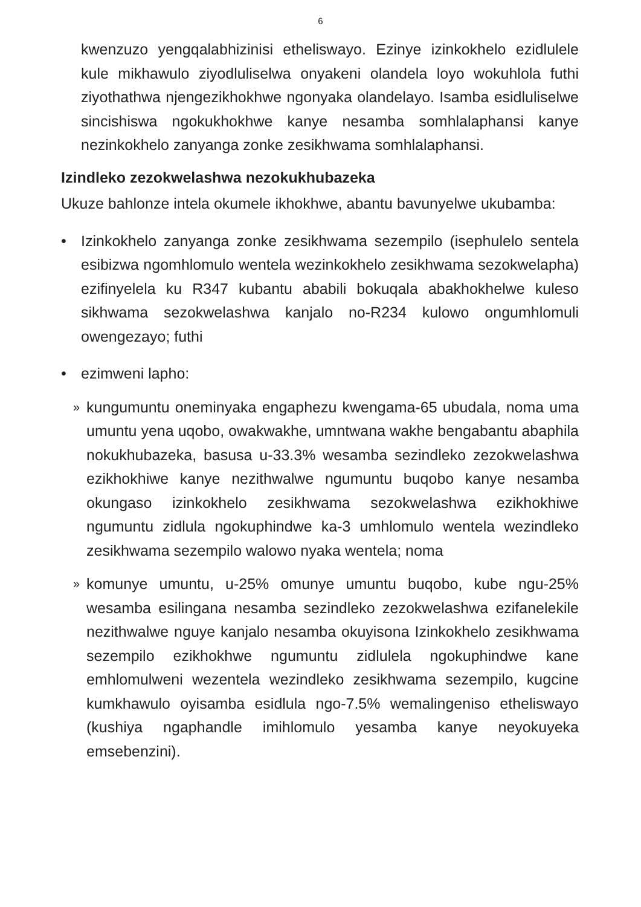6
kwenzuzo yengqalabhizinisi etheliswayo. Ezinye izinkokhelo ezidlulele kule mikhawulo ziyodluliselwa onyakeni olandela loyo wokuhlola futhi ziyothathwa njengezikhokhwe ngonyaka olandelayo. Isamba esidluliselwe sincishiswa ngokukhokhwe kanye nesamba somhlalaphansi kanye nezinkokhelo zanyanga zonke zesikhwama somhlalaphansi.
Izindleko zezokwelashwa nezokukhubazeka
Ukuze bahlonze intela okumele ikhokhwe, abantu bavunyelwe ukubamba:
• Izinkokhelo zanyanga zonke zesikhwama sezempilo (isephulelo sentela esibizwa ngomhlomulo wentela wezinkokhelo zesikhwama sezokwelapha) ezifinyelela ku R347 kubantu ababili bokuqala abakhokhelwe kuleso sikhwama sezokwelashwa kanjalo no-R234 kulowo ongumhlomuli owengezayo; futhi
• ezimweni lapho:
»
kungumuntu oneminyaka engaphezu kwengama-65 ubudala, noma uma umuntu yena uqobo, owakwakhe, umntwana wakhe bengabantu abaphila nokukhubazeka, basusa u-33.3% wesamba sezindleko zezokwelashwa ezikhokhiwe kanye nezithwalwe ngumuntu buqobo kanye nesamba okungaso izinkokhelo zesikhwama sezokwelashwa ezikhokhiwe ngumuntu zidlula ngokuphindwe ka-3 umhlomulo wentela wezindleko zesikhwama sezempilo walowo nyaka wentela; noma
»
komunye umuntu, u-25% omunye umuntu buqobo, kube ngu-25% wesamba esilingana nesamba sezindleko zezokwelashwa ezifanelekile nezithwalwe nguye kanjalo nesamba okuyisona Izinkokhelo zesikhwama sezempilo ezikhokhwe ngumuntu zidlulela ngokuphindwe kane emhlomulweni wezentela wezindleko zesikhwama sezempilo, kugcine kumkhawulo oyisamba esidlula ngo-7.5% wemalingeniso etheliswayo (kushiya ngaphandle imihlomulo yesamba kanye neyokuyeka emsebenzini).